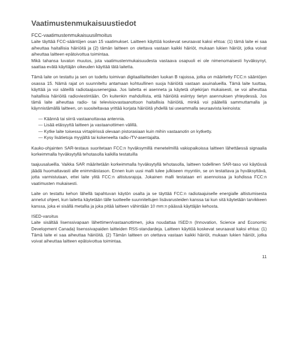Vaatimustenmukaisuustiedot
FCC-vaatimustenmukaisuusilmoitus
Laite täyttää FCC-sääntöjen osan 15 vaatimukset. Laitteen käyttöä koskevat seuraavat kaksi ehtoa: (1) tämä laite ei saa aiheuttaa haitallisia häiriöitä ja (2) tämän laitteen on otettava vastaan kaikki häiriöt, mukaan lukien häiriöt, jotka voivat aiheuttaa laitteen epätoivottua toimintaa.
Mikä tahansa luvaton muutos, jota vaatimustenmukaisuudesta vastaava osapuoli ei ole nimenomaisesti hyväksynyt, saattaa evätä käyttäjän oikeuden käyttää tätä laitetta.
Tämä laite on testattu ja sen on todettu toimivan digitaalilaitteiden luokan B rajoissa, jotka on määritetty FCC:n sääntöjen osassa 15. Nämä rajat on suunniteltu antamaan kohtuullinen suoja häiriöitä vastaan asuinalueilla. Tämä laite tuottaa, käyttää ja voi säteillä radiotaajuusenergiaa. Jos laitetta ei asenneta ja käytetä ohjekirjan mukaisesti, se voi aiheuttaa haitallisia häiriöitä radioviestintään. On kuitenkin mahdollista, että häiriöitä esiintyy tietyn asennuksen yhteydessä. Jos tämä laite aiheuttaa radio- tai televisiovastaanottoon haitallisia häiriöitä, minkä voi päätellä sammuttamalla ja käynnistämällä laitteen, on suositeltavaa yrittää korjata häiriöitä yhdellä tai useammalla seuraavista keinoista:
— Käännä tai siirrä vastaanottavaa antennia.
— Lisää etäisyyttä laitteen ja vastaanottimen välillä.
— Kytke laite toisessa virtapiirissä olevaan pistorasiaan kuin mihin vastaanotin on kytketty.
— Kysy lisätietoja myyjältä tai kokeneelta radio-/TV-asentajalta.
Kauko-ohjainten SAR-testaus suoritetaan FCC:n hyväksymillä menetelmillä vakiopaikoissa laitteen lähettäessä signaalia korkeimmalla hyväksytyllä tehotasolla kaikilla testatuilla
taajuusalueilla. Vaikka SAR määritetään korkeimmalla hyväksytyllä tehotasolla, laitteen todellinen SAR-taso voi käytössä jäädä huomattavasti alle enimmäistason. Ennen kuin uusi malli tulee julkiseen myyntiin, se on testattava ja hyväksyttävä, jotta varmistutaan, ettei laite ylitä FCC:n altistusrajoja. Jokainen malli testataan eri asennoissa ja kohdissa FCC:n vaatimusten mukaisesti.
Laite on testattu kehon lähellä tapahtuvan käytön osalta ja se täyttää FCC:n radiotaajuiselle energialle altistumisesta annetut ohjeet, kun laitetta käytetään tälle tuotteelle suunniteltujen lisävarusteiden kanssa tai kun sitä käytetään tarvikkeen kanssa, joka ei sisällä metallia ja joka pitää laitteen vähintään 10 mm:n päässä käyttäjän kehosta.
ISED-varoitus
Laite sisältää lisenssivapaan lähettimen/vastaanottimen, joka noudattaa ISED:n (Innovation, Science and Economic Development Canada) lisenssivapaiden laitteiden RSS-standardeja. Laitteen käyttöä koskevat seuraavat kaksi ehtoa: (1) Tämä laite ei saa aiheuttaa häiriöitä. (2) Tämän laitteen on otettava vastaan kaikki häiriöt, mukaan lukien häiriöt, jotka voivat aiheuttaa laitteen epätoivottua toimintaa.
11